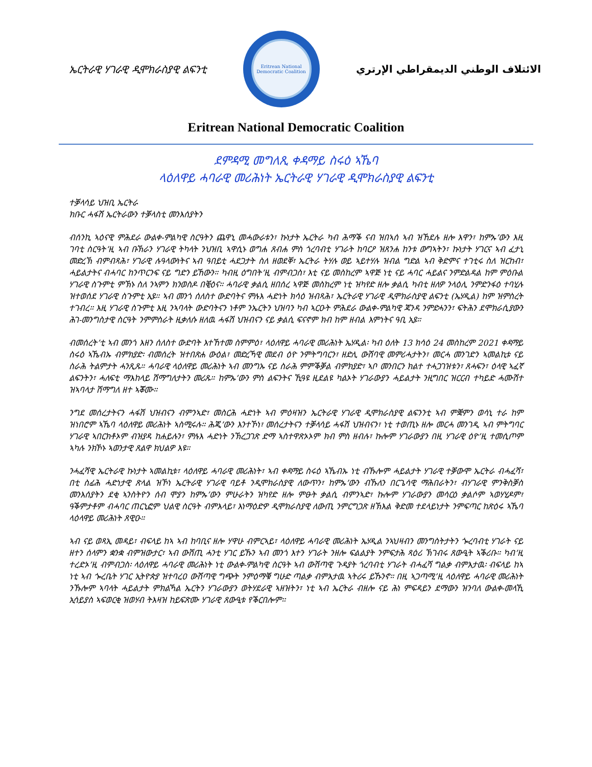ኤርትራዊ ሃገራዊ ዲሞክራስያዊ ልፍንቲ
Eritrean National Democratic Coalition
الائتلاف الوطني الديمقراطي الإرتري
Eritrean National Democratic Coalition
ደምዳሚ መግለጺ ቀዳማይ ስሩዕ ኣኼባ
ላዕለዋይ ሓባራዊ መሪሕነት ኤርትራዊ ሃገራዊ ዲሞክራስያዊ ልፍንቲ
ተቓላሳይ ህዝቢ ኤርትራ
ክቡር ሓፋሽ ኤርትራውን ተቓላስቲ መንእሰያትን
ብሰንኪ ኣዕናዊ ምሕደራ ውልቀ-ምልካዊ ስርዓትን ጨዋኒ መሓውራቱን፣ ኩነታት ኤርትራ ካብ ሕማቕ ናብ ዝበኣሰ ኣብ ዝኸደሉ ዘሎ እዋን፣ ከምኡ’ውን እዚ ገባቲ ስርዓት’ዚ ኣብ ቡኽራን ሃገራዊ ትካላት ንህዝቢ ኣዋሲኑ ወግሐ ጸብሐ ምስ ጎረባብቲ ሃገራት ከባርዖ ዝጸንሐ ከንቱ ውግኣትን፣ ኩነታት ሃገርና ኣብ ፈታኒ መድረኽ ብምብጻሕ፣ ሃገራዊ ሉዓላውነትና ኣብ ዓበይቲ ሓደጋታት ስለ ዘወደቐ፣ ኤርትራ ትሃሉ ወይ ኣይተሃሉ ዝብል ግድል ኣብ ቅድምና ተገቲሩ ስለ ዝርከብ፣ ሓይልታትና ብሓባር ከንጥርንፍ ናይ ግድን ይኸውን። ካብዚ ዕግበት’ዚ ብምብጋስ፣ እቲ ናይ መስከረም ኣዋጅ ነቲ ናይ ሓባር ሓይልና ንምድልዳል ከም ምዕቡል ሃገራዊ ስጉምቲ ምኽኑ ስለ ንኣምን ክንወስዶ በቒዕና። ሓባራዊ ቃልሲ ዘበሰረ ኣዋጅ መስከረም ነቲ ዝካየድ ዘሎ ቃልሲ ካብቲ ዘለዎ ንላዕሊ ንምድንፋዕ ተባሂሉ ዝተወሰደ ሃገራዊ ስጉምቲ ኢዩ። ኣብ መንጎ ሰለስተ ውድባትና ምሉእ ሓድነት ክሳዕ ዝብጻሕ፣ ኤርትራዊ ሃገራዊ ዲሞክራስያዊ ልፍንቲ (ኤሃዲል) ከም ዝምስረት ተገብረ። እዚ ሃገራዊ ስጉምቲ እዚ ንኣባላት ውድባትናን ነቶም ንኤርትን ህዝባን ካብ ኣርዑት ምሕደራ ውልቀ-ምልካዊ ጃንዳ ንምድሓንን፣ ፍትሕን ደሞክራሲያውን ሕገ-መንግስታዊ ስርዓት ንምምስራት ዚቃለሱ ዘለዉ ሓፋሽ ህዝብናን ናይ ቃልሲ ፍናኖም ክብ ከም ዘብል እምነትና ዓቢ ኢዩ።
ብመሰረት’ቲ ኣብ መንጎ እዘን ሰለስተ ውድባት እተኸተመ ስምምዕ፣ ላዕለዋይ ሓባራዊ መሪሕነት ኤሃዲል፡ ካብ ዕለት 13 ክሳዕ 24 መስከረም 2021 ቀዳማይ ስሩዕ ኣኼብኡ ብምክያድ፡ ብመሰረት ዝተበጽሐ ውዕል፣ መድረኻዊ መደብ ዕዮ ንምትግባርን፣ ዘድሊ ውሽባዊ መምሪሓታትን፣ መርሓ መንገድን ኣመልኪቱ ናይ ስራሕ ትልምታት ሓንጺጹ። ሓባራዊ ላዕለዋይ መሪሕነት ኣብ መንግኡ ናይ ስራሕ ምምቕቓል ብምክያድ፣ ኣቦ መንበርን ክልተ ተሓጋገዝቱን፣ ጸሓፍን፣ ዕላዊ ኣፈኛ ልፍንትን፣ ሓለፍቲ ማእከላይ ሽማግለታትን መሪጹ። ከምኡ’ውን ምስ ልፍንትና ኺዓዩ ዚደልዩ ካልኦት ሃገራውያን ሓይልታት ንዚግበር ዝርርብ ተካይድ ሓሙሽተ ዝኣባላታ ሽማግለ ዘተ ኣቖሙ።
ንግደ መሰረታትናን ሓፋሽ ህዝብናን ብምንኣድ፣ መስርሕ ሓድነት ኣብ ምዕዛዝን ኤርትራዊ ሃገራዊ ዲሞክራስያዊ ልፍንንቲ ኣብ ምቛምን ወሳኒ ተራ ከም ዝነበሮም ኣኼባ ላዕለዋይ መሪሕነት ኣስሚሩሉ። ሕጂ’ውን እንተኾነ፣ መሰረታትናን ተቓላሳይ ሓፋሽ ህዝብናን፣ ነቲ ተወጢኑ ዘሎ መርሓ መንገዲ ኣብ ምትግባር ሃገራዊ ኣበርክቶኦም ብዝያዳ ከሐይሉን፣ ምሉእ ሓድነት ንኽረጋገጽ ድማ ኣስተዋጽኦኦም ክብ ምስ ዘብሉ፣ ኩሎም ሃገራውያን በዚ ሃገራዊ ዕዮ’ዚ ተመሲጦም ኣካሉ ንክኾኑ ኣወንታዊ ጸልዋ ክህልዎ እዩ።
ንሓፈሻዊ ኤርትራዊ ኩነታት ኣመልኪቱ፣ ላዕለዋይ ሓባራዊ መሪሕነት፣ ኣብ ቀዳማይ ስሩዕ ኣኼብኡ ነቲ ብኹሎም ሓይልታት ሃገራዊ ተቓውሞ ኤርትራ ብሓፈሻ፣ በቲ ስፊሕ ሓድነታዊ ጽላል ዝኾነ ኤርትራዊ ሃገራዊ ባይቶ ንዲሞክራስያዊ ለውጥን፣ ከምኡ’ውን ብኹለን በርጌሳዊ ማሕበራትን፣ ብሃገራዊ ምንቅስቓስ መንእሰያትን ደቂ ኣንስትዮን ሰብ ሞያን ከምኡ’ውን ምሁራትን ዝካየድ ዘሎ ምፁት ቃልሲ ብምንኣድ፣ ኩሎም ሃገራውያን መሳርዕ ቃልሶም ኣወሃሂዶም፣ ዓቕምታቶም ብሓባር ጠርኒፎም ህልዊ ስርዓት ብምእላይ፣ እነማዕድዎ ዲሞክራስያዊ ለውጢ ንምርግጋጽ ዘኽእል ቅድመ ተደላይነታት ንምፍጣር ከጽዕሩ ኣኼባ ላዕላዋይ መሪሕነት ጸዊዑ።
ኣብ ናይ ወጻኢ መዳይ፣ ብፍላይ ከኣ ኣብ ከባቢና ዘሎ ሃዋሁ ብምርኣይ፣ ላዕለዋይ ሓባራዊ መሪሕነት ኤሃዲል ንኣህዛብን መንግስትታትን ጐረባብቲ ሃገራት ናይ ዘተን ሰላምን ቋንቋ ብምዝውታር፣ ኣብ ውሽጢ ሓንቲ ሃገር ይኹን ኣብ መንጎ እተን ሃገራት ንዘሎ ፍልልያት ንምፍታሕ ጻዕሪ ኽገብሩ ጸውዒት ኣቕሪቡ። ካብ’ዚ ተረድኦ’ዚ ብምብጋስ፡ ላዕለዋይ ሓባራዊ መሪሕነት ነቲ ውልቀ-ምልካዊ ስርዓት ኣብ ውሽጣዊ ጉዳያት ጎረባብቲ ሃገራት ብሓፈሻ ግልቃ ብምእታዉ፡ ብፍላይ ከኣ ነቲ ኣብ ጐረቤት ሃገር ኢትዮጵያ ዝተባረዐ ውሽጣዊ ግጭት ንምዕማቑ ግሁድ ጣልቃ ብምእታዉ ኣትሪሩ ይኹንኖ። በዚ ኣጋጣሚ’ዚ ላዕለዋይ ሓባራዊ መሪሕነት ንኹሎም ኣባላት ሓይልታት ምክልኻል ኤርትን ሃገራውያን ወትሃደራዊ ኣዘዝትን፣ ነቲ ኣብ ኤርትራ ብዘሎ ናይ ሕነ ምፍዳይን ደማውን ዝንባለ ውልቀ-መላኺ ኢሳይያስ ኣፍወርቂ ዝወሃብ ትእዛዝ ከይፍጽሙ ሃገራዊ ጸውዒቱ የቕርበሎም።